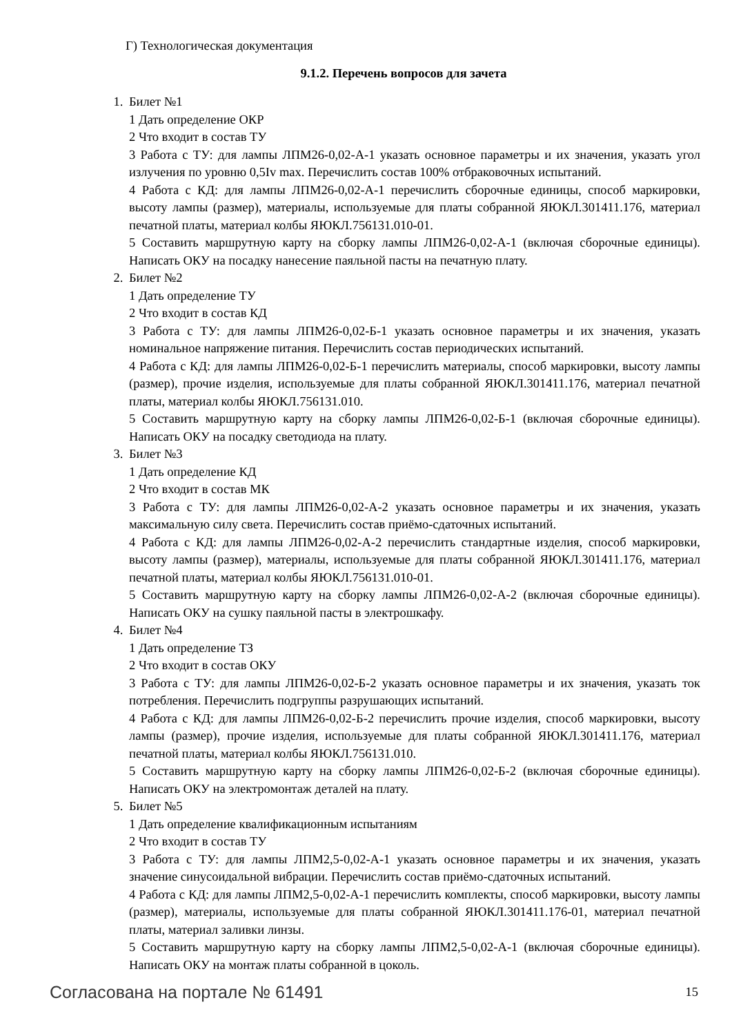Г) Технологическая документация
9.1.2. Перечень вопросов для зачета
1. Билет №1
1 Дать определение ОКР
2 Что входит в состав ТУ
3 Работа с ТУ: для лампы ЛПМ26-0,02-А-1 указать основное параметры и их значения, указать угол излучения по уровню 0,5Iv max. Перечислить состав 100% отбраковочных испытаний.
4 Работа с КД: для лампы ЛПМ26-0,02-А-1 перечислить сборочные единицы, способ маркировки, высоту лампы (размер), материалы, используемые для платы собранной ЯЮКЛ.301411.176, материал печатной платы, материал колбы ЯЮКЛ.756131.010-01.
5 Составить маршрутную карту на сборку лампы ЛПМ26-0,02-А-1 (включая сборочные единицы). Написать ОКУ на посадку нанесение паяльной пасты на печатную плату.
2. Билет №2
1 Дать определение ТУ
2 Что входит в состав КД
3 Работа с ТУ: для лампы ЛПМ26-0,02-Б-1 указать основное параметры и их значения, указать номинальное напряжение питания. Перечислить состав периодических испытаний.
4 Работа с КД: для лампы ЛПМ26-0,02-Б-1 перечислить материалы, способ маркировки, высоту лампы (размер), прочие изделия, используемые для платы собранной ЯЮКЛ.301411.176, материал печатной платы, материал колбы ЯЮКЛ.756131.010.
5 Составить маршрутную карту на сборку лампы ЛПМ26-0,02-Б-1 (включая сборочные единицы). Написать ОКУ на посадку светодиода на плату.
3. Билет №3
1 Дать определение КД
2 Что входит в состав МК
3 Работа с ТУ: для лампы ЛПМ26-0,02-А-2 указать основное параметры и их значения, указать максимальную силу света. Перечислить состав приёмо-сдаточных испытаний.
4 Работа с КД: для лампы ЛПМ26-0,02-А-2 перечислить стандартные изделия, способ маркировки, высоту лампы (размер), материалы, используемые для платы собранной ЯЮКЛ.301411.176, материал печатной платы, материал колбы ЯЮКЛ.756131.010-01.
5 Составить маршрутную карту на сборку лампы ЛПМ26-0,02-А-2 (включая сборочные единицы). Написать ОКУ на сушку паяльной пасты в электрошкафу.
4. Билет №4
1 Дать определение ТЗ
2 Что входит в состав ОКУ
3 Работа с ТУ: для лампы ЛПМ26-0,02-Б-2 указать основное параметры и их значения, указать ток потребления. Перечислить подгруппы разрушающих испытаний.
4 Работа с КД: для лампы ЛПМ26-0,02-Б-2 перечислить прочие изделия, способ маркировки, высоту лампы (размер), прочие изделия, используемые для платы собранной ЯЮКЛ.301411.176, материал печатной платы, материал колбы ЯЮКЛ.756131.010.
5 Составить маршрутную карту на сборку лампы ЛПМ26-0,02-Б-2 (включая сборочные единицы). Написать ОКУ на электромонтаж деталей на плату.
5. Билет №5
1 Дать определение квалификационным испытаниям
2 Что входит в состав ТУ
3 Работа с ТУ: для лампы ЛПМ2,5-0,02-А-1 указать основное параметры и их значения, указать значение синусоидальной вибрации. Перечислить состав приёмо-сдаточных испытаний.
4 Работа с КД: для лампы ЛПМ2,5-0,02-А-1 перечислить комплекты, способ маркировки, высоту лампы (размер), материалы, используемые для платы собранной ЯЮКЛ.301411.176-01, материал печатной платы, материал заливки линзы.
5 Составить маршрутную карту на сборку лампы ЛПМ2,5-0,02-А-1 (включая сборочные единицы). Написать ОКУ на монтаж платы собранной в цоколь.
Согласована на портале № 61491 15